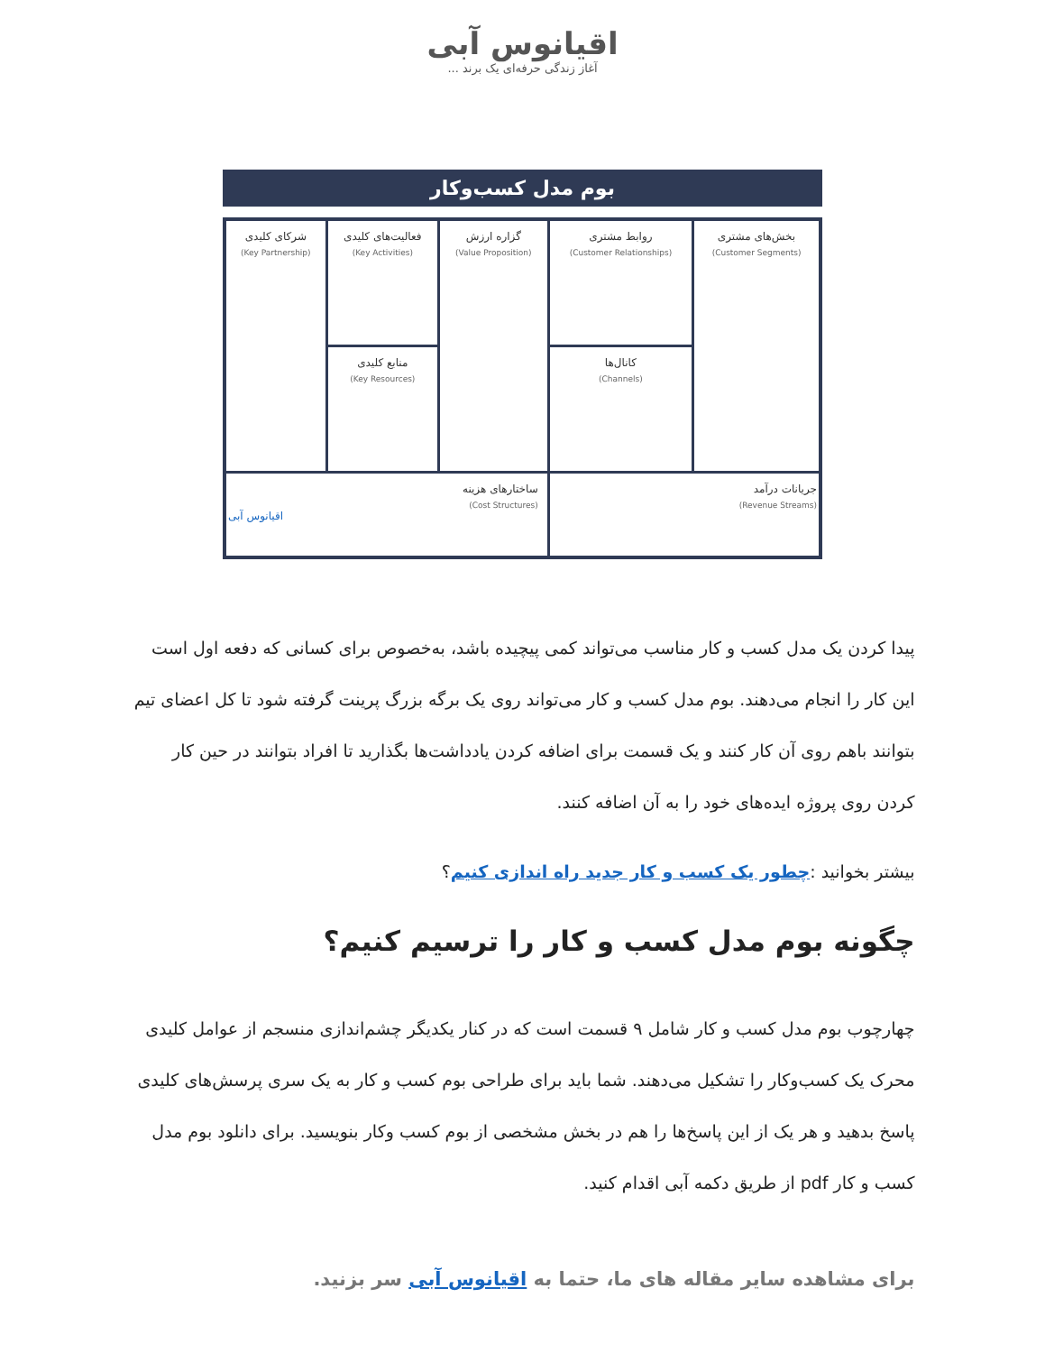اقیانوس آبی
آغاز زندگی حرفه‌ای یک برند ...
بوم مدل کسب‌وکار
| بخش‌های مشتری (Customer Segments) | روابط مشتری (Customer Relationships) | گزاره ارزش (Value Proposition) | فعالیت‌های کلیدی (Key Activities) | شرکای کلیدی (Key Partnership) |
| | کانال‌ها (Channels) | | منابع کلیدی (Key Resources) | |
| جریانات درآمد (Revenue Streams) | | ساختارهای هزینه (Cost Structures) اقیانوس آبی | | |
پیدا کردن یک مدل کسب و کار مناسب می‌تواند کمی پیچیده باشد، به‌خصوص برای کسانی که دفعه اول است این کار را انجام می‌دهند. بوم مدل کسب و کار می‌تواند روی یک برگه بزرگ پرینت گرفته شود تا کل اعضای تیم بتوانند باهم روی آن کار کنند و یک قسمت برای اضافه کردن یادداشت‌ها بگذارید تا افراد بتوانند در حین کار کردن روی پروژه ایده‌های خود را به آن اضافه کنند.
بیشتر بخوانید :چطور یک کسب و کار جدید راه اندازی کنیم؟
چگونه بوم مدل کسب و کار را ترسیم کنیم؟
چهارچوب بوم مدل کسب و کار شامل ۹ قسمت است که در کنار یکدیگر چشم‌اندازی منسجم از عوامل کلیدی محرک یک کسب‌وکار را تشکیل می‌دهند. شما باید برای طراحی بوم کسب و کار به یک سری پرسش‌های کلیدی پاسخ بدهید و هر یک از این پاسخ‌ها را هم در بخش مشخصی از بوم کسب وکار بنویسید. برای دانلود بوم مدل کسب و کار pdf از طریق دکمه آبی اقدام کنید.
برای مشاهده سایر مقاله های ما، حتما به اقیانوس آبی سر بزنید.